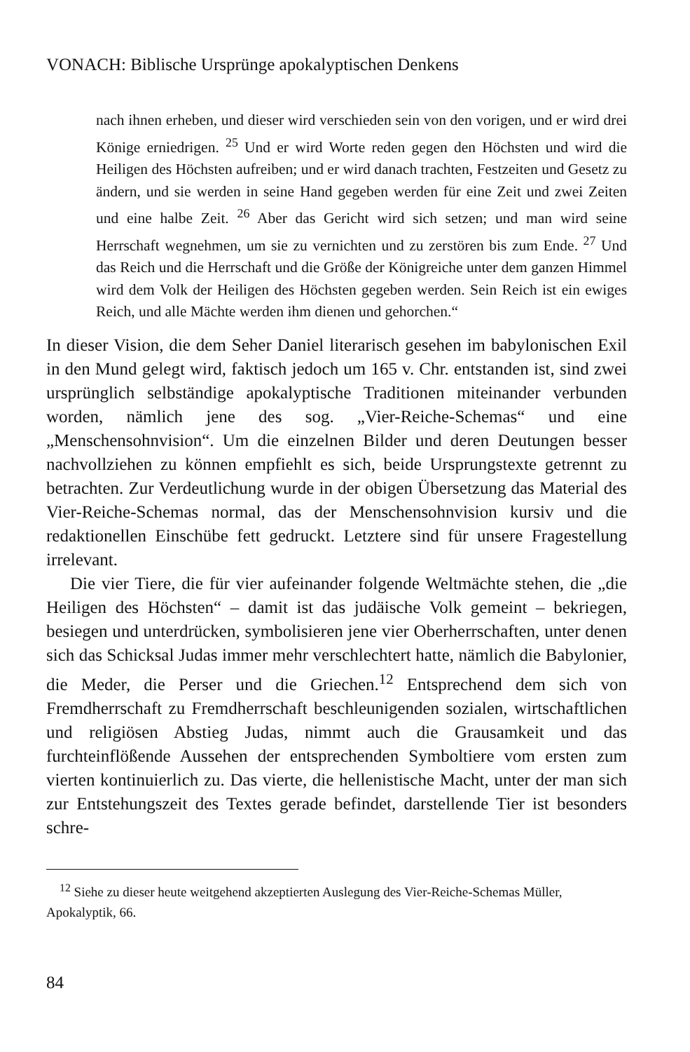VONACH: Biblische Ursprünge apokalyptischen Denkens
nach ihnen erheben, und dieser wird verschieden sein von den vorigen, und er wird drei Könige erniedrigen. <sup>25</sup> Und er wird Worte reden gegen den Höchsten und wird die Heiligen des Höchsten aufreiben; und er wird danach trachten, Festzeiten und Gesetz zu ändern, und sie werden in seine Hand gegeben werden für eine Zeit und zwei Zeiten und eine halbe Zeit. <sup>26</sup> Aber das Gericht wird sich setzen; und man wird seine Herrschaft wegnehmen, um sie zu vernichten und zu zerstören bis zum Ende. <sup>27</sup> Und das Reich und die Herrschaft und die Größe der Königreiche unter dem ganzen Himmel wird dem Volk der Heiligen des Höchsten gegeben werden. Sein Reich ist ein ewiges Reich, und alle Mächte werden ihm dienen und gehorchen.“
In dieser Vision, die dem Seher Daniel literarisch gesehen im babylonischen Exil in den Mund gelegt wird, faktisch jedoch um 165 v. Chr. entstanden ist, sind zwei ursprünglich selbständige apokalyptische Traditionen miteinander verbunden worden, nämlich jene des sog. „Vier-Reiche-Schemas“ und eine „Menschensohnvision“. Um die einzelnen Bilder und deren Deutungen besser nachvollziehen zu können empfiehlt es sich, beide Ursprungstexte getrennt zu betrachten. Zur Verdeutlichung wurde in der obigen Übersetzung das Material des Vier-Reiche-Schemas normal, das der Menschensohnvision kursiv und die redaktionellen Einschübe fett gedruckt. Letztere sind für unsere Fragestellung irrelevant.
Die vier Tiere, die für vier aufeinander folgende Weltmächte stehen, die „die Heiligen des Höchsten“ – damit ist das judäische Volk gemeint – bekriegen, besiegen und unterdrücken, symbolisieren jene vier Oberherrschaften, unter denen sich das Schicksal Judas immer mehr verschlechtert hatte, nämlich die Babylonier, die Meder, die Perser und die Griechen.<sup>12</sup> Entsprechend dem sich von Fremdherrschaft zu Fremdherrschaft beschleunigenden sozialen, wirtschaftlichen und religiösen Abstieg Judas, nimmt auch die Grausamkeit und das furchteinflößende Aussehen der entsprechenden Symboltiere vom ersten zum vierten kontinuierlich zu. Das vierte, die hellenistische Macht, unter der man sich zur Entstehungszeit des Textes gerade befindet, darstellende Tier ist besonders schre-
<sup>12</sup> Siehe zu dieser heute weitgehend akzeptierten Auslegung des Vier-Reiche-Schemas Müller, Apokalyptik, 66.
84